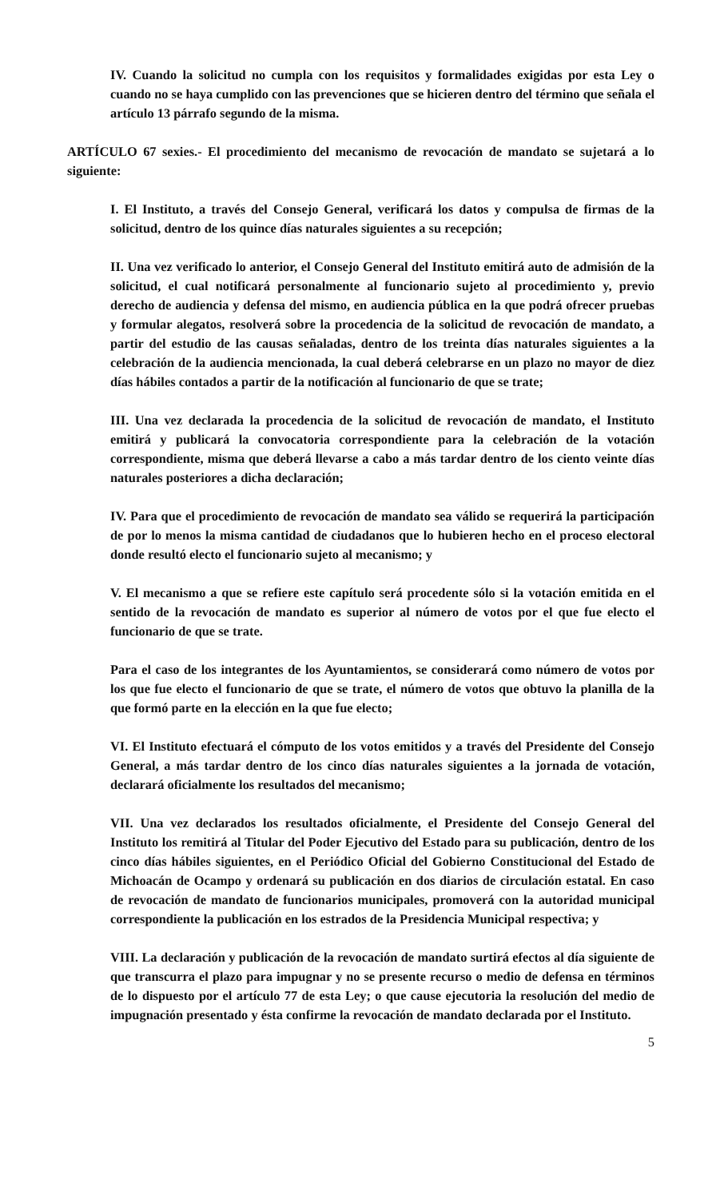IV. Cuando la solicitud no cumpla con los requisitos y formalidades exigidas por esta Ley o cuando no se haya cumplido con las prevenciones que se hicieren dentro del término que señala el artículo 13 párrafo segundo de la misma.
ARTÍCULO 67 sexies.- El procedimiento del mecanismo de revocación de mandato se sujetará a lo siguiente:
I. El Instituto, a través del Consejo General, verificará los datos y compulsa de firmas de la solicitud, dentro de los quince días naturales siguientes a su recepción;
II. Una vez verificado lo anterior, el Consejo General del Instituto emitirá auto de admisión de la solicitud, el cual notificará personalmente al funcionario sujeto al procedimiento y, previo derecho de audiencia y defensa del mismo, en audiencia pública en la que podrá ofrecer pruebas y formular alegatos, resolverá sobre la procedencia de la solicitud de revocación de mandato, a partir del estudio de las causas señaladas, dentro de los treinta días naturales siguientes a la celebración de la audiencia mencionada, la cual deberá celebrarse en un plazo no mayor de diez días hábiles contados a partir de la notificación al funcionario de que se trate;
III. Una vez declarada la procedencia de la solicitud de revocación de mandato, el Instituto emitirá y publicará la convocatoria correspondiente para la celebración de la votación correspondiente, misma que deberá llevarse a cabo a más tardar dentro de los ciento veinte días naturales posteriores a dicha declaración;
IV. Para que el procedimiento de revocación de mandato sea válido se requerirá la participación de por lo menos la misma cantidad de ciudadanos que lo hubieren hecho en el proceso electoral donde resultó electo el funcionario sujeto al mecanismo; y
V. El mecanismo a que se refiere este capítulo será procedente sólo si la votación emitida en el sentido de la revocación de mandato es superior al número de votos por el que fue electo el funcionario de que se trate.
Para el caso de los integrantes de los Ayuntamientos, se considerará como número de votos por los que fue electo el funcionario de que se trate, el número de votos que obtuvo la planilla de la que formó parte en la elección en la que fue electo;
VI. El Instituto efectuará el cómputo de los votos emitidos y a través del Presidente del Consejo General, a más tardar dentro de los cinco días naturales siguientes a la jornada de votación, declarará oficialmente los resultados del mecanismo;
VII. Una vez declarados los resultados oficialmente, el Presidente del Consejo General del Instituto los remitirá al Titular del Poder Ejecutivo del Estado para su publicación, dentro de los cinco días hábiles siguientes, en el Periódico Oficial del Gobierno Constitucional del Estado de Michoacán de Ocampo y ordenará su publicación en dos diarios de circulación estatal. En caso de revocación de mandato de funcionarios municipales, promoverá con la autoridad municipal correspondiente la publicación en los estrados de la Presidencia Municipal respectiva; y
VIII. La declaración y publicación de la revocación de mandato surtirá efectos al día siguiente de que transcurra el plazo para impugnar y no se presente recurso o medio de defensa en términos de lo dispuesto por el artículo 77 de esta Ley; o que cause ejecutoria la resolución del medio de impugnación presentado y ésta confirme la revocación de mandato declarada por el Instituto.
5